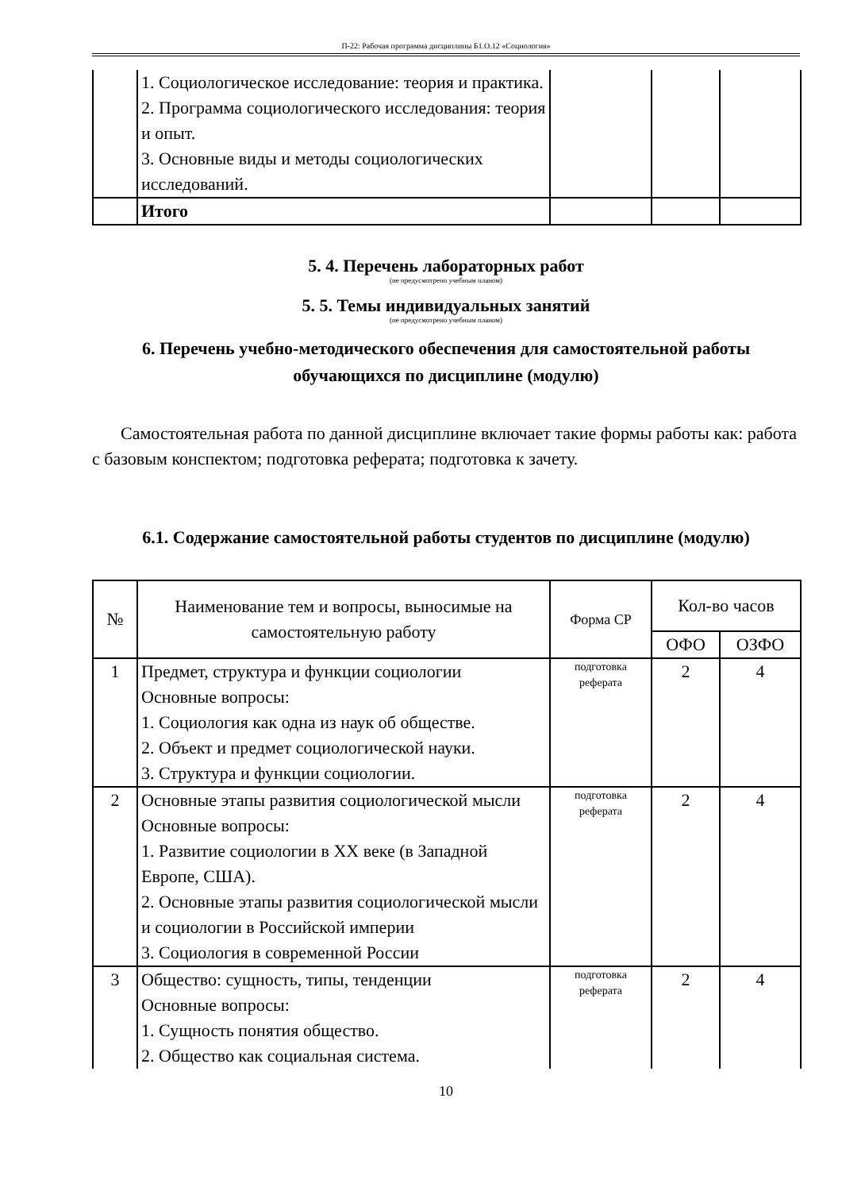П-22: Рабочая программа дисциплины Б1.О.12 «Социология»
| | 1. Социологическое исследование: теория и практика. 2. Программа социологического исследования: теория и опыт. 3. Основные виды и методы социологических исследований. | | | |
| | Итого | | | |
5. 4. Перечень лабораторных работ
(не предусмотрено учебным планом)
5. 5. Темы индивидуальных занятий
(не предусмотрено учебным планом)
6. Перечень учебно-методического обеспечения для самостоятельной работы обучающихся по дисциплине (модулю)
Самостоятельная работа по данной дисциплине включает такие формы работы как: работа с базовым конспектом; подготовка реферата; подготовка к зачету.
6.1. Содержание самостоятельной работы студентов по дисциплине (модулю)
| № | Наименование тем и вопросы, выносимые на самостоятельную работу | Форма СР | Кол-во часов | |
| --- | --- | --- | --- | --- |
| | | | ОФО | ОЗФО |
| 1 | Предмет, структура и функции социологии Основные вопросы: 1. Социология как одна из наук об обществе. 2. Объект и предмет социологической науки. 3. Структура и функции социологии. | подготовка реферата | 2 | 4 |
| 2 | Основные этапы развития социологической мысли Основные вопросы: 1. Развитие социологии в XX веке (в Западной Европе, США). 2. Основные этапы развития социологической мысли и социологии в Российской империи 3. Социология в современной России | подготовка реферата | 2 | 4 |
| 3 | Общество: сущность, типы, тенденции Основные вопросы: 1. Сущность понятия общество. 2. Общество как социальная система. | подготовка реферата | 2 | 4 |
10